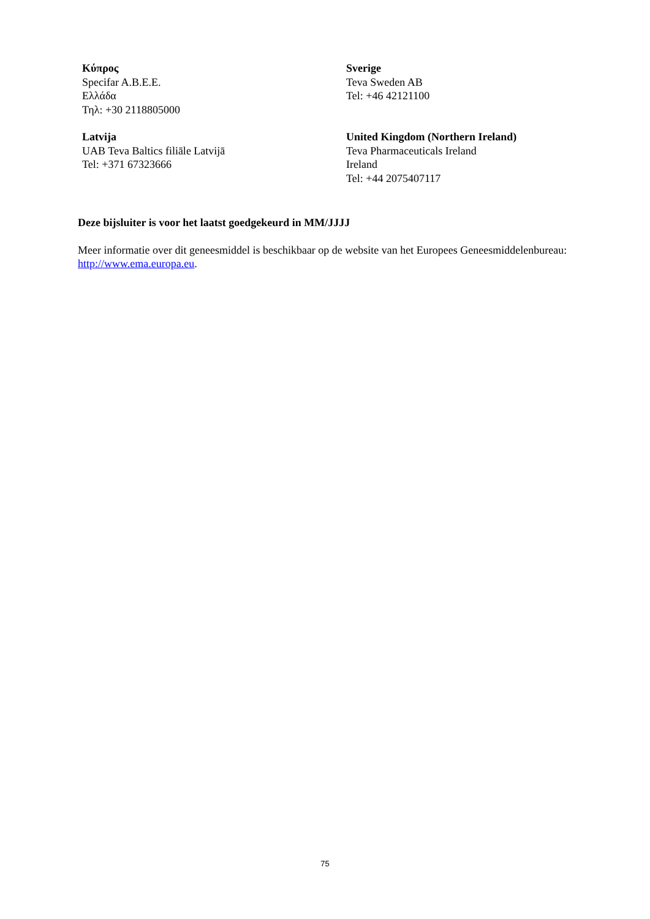| Κύπρος Specifar A.B.E.E. Ελλάδα Τηλ: +30 2118805000 | Sverige Teva Sweden AB Tel: +46 42121100 |
| Latvija UAB Teva Baltics filiāle Latvijā Tel: +371 67323666 | United Kingdom (Northern Ireland) Teva Pharmaceuticals Ireland Ireland Tel: +44 2075407117 |
Deze bijsluiter is voor het laatst goedgekeurd in MM/JJJJ
Meer informatie over dit geneesmiddel is beschikbaar op de website van het Europees Geneesmiddelenbureau: http://www.ema.europa.eu.
75